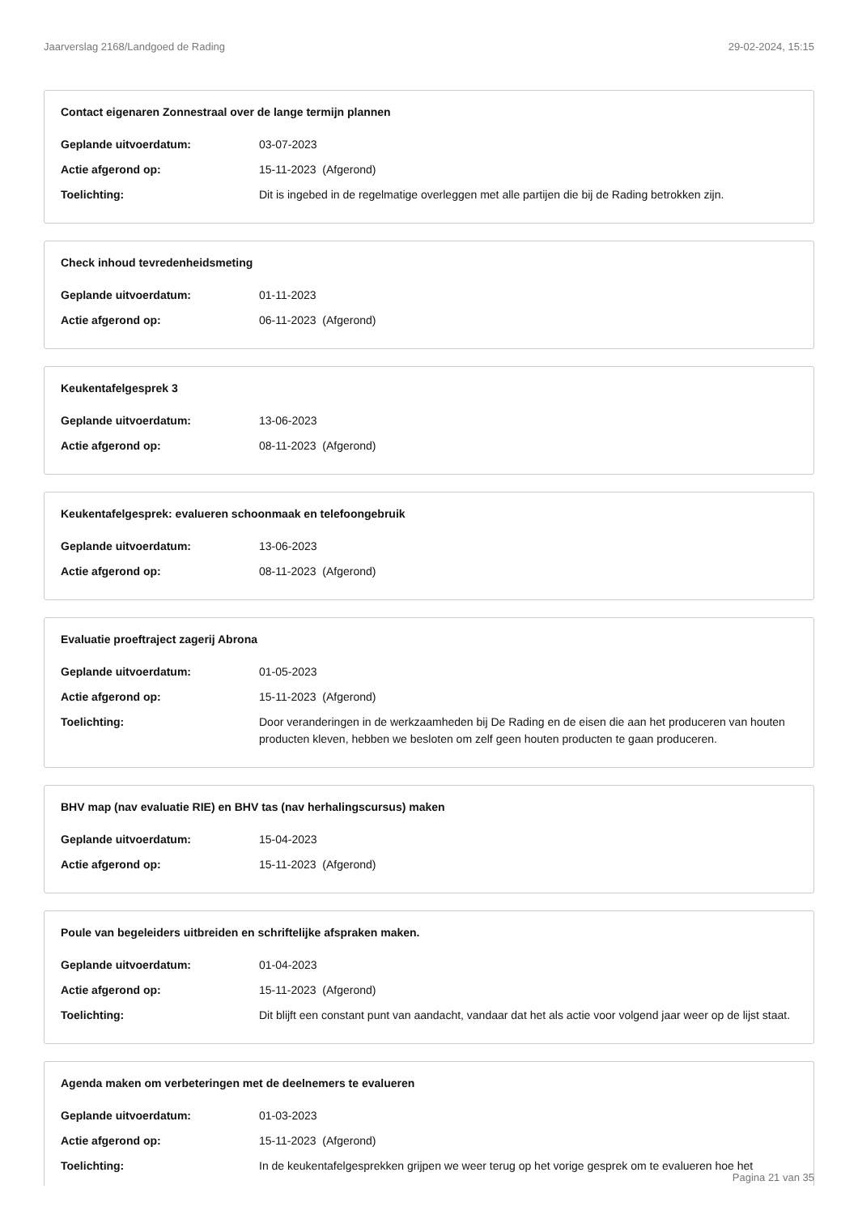Jaarverslag 2168/Landgoed de Rading 29-02-2024, 15:15
Contact eigenaren Zonnestraal over de lange termijn plannen
Geplande uitvoerdatum: 03-07-2023
Actie afgerond op: 15-11-2023 (Afgerond)
Toelichting: Dit is ingebed in de regelmatige overleggen met alle partijen die bij de Rading betrokken zijn.
Check inhoud tevredenheidsmeting
Geplande uitvoerdatum: 01-11-2023
Actie afgerond op: 06-11-2023 (Afgerond)
Keukentafelgesprek 3
Geplande uitvoerdatum: 13-06-2023
Actie afgerond op: 08-11-2023 (Afgerond)
Keukentafelgesprek: evalueren schoonmaak en telefoongebruik
Geplande uitvoerdatum: 13-06-2023
Actie afgerond op: 08-11-2023 (Afgerond)
Evaluatie proeftraject zagerij Abrona
Geplande uitvoerdatum: 01-05-2023
Actie afgerond op: 15-11-2023 (Afgerond)
Toelichting: Door veranderingen in de werkzaamheden bij De Rading en de eisen die aan het produceren van houten producten kleven, hebben we besloten om zelf geen houten producten te gaan produceren.
BHV map (nav evaluatie RIE) en BHV tas (nav herhalingscursus) maken
Geplande uitvoerdatum: 15-04-2023
Actie afgerond op: 15-11-2023 (Afgerond)
Poule van begeleiders uitbreiden en schriftelijke afspraken maken.
Geplande uitvoerdatum: 01-04-2023
Actie afgerond op: 15-11-2023 (Afgerond)
Toelichting: Dit blijft een constant punt van aandacht, vandaar dat het als actie voor volgend jaar weer op de lijst staat.
Agenda maken om verbeteringen met de deelnemers te evalueren
Geplande uitvoerdatum: 01-03-2023
Actie afgerond op: 15-11-2023 (Afgerond)
Toelichting: In de keukentafelgesprekken grijpen we weer terug op het vorige gesprek om te evalueren hoe het
Pagina 21 van 35